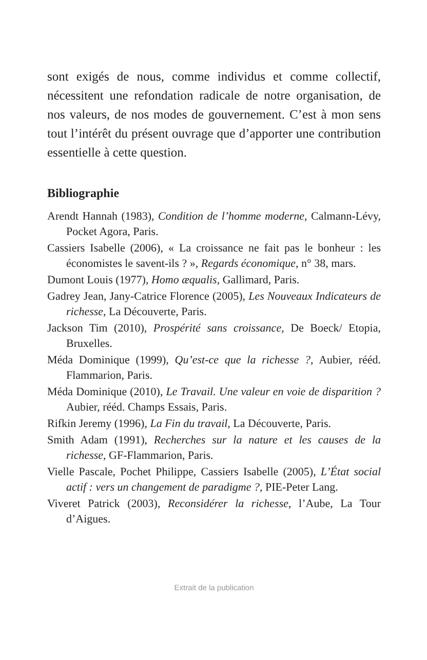sont exigés de nous, comme individus et comme collectif, nécessitent une refondation radicale de notre organisation, de nos valeurs, de nos modes de gouvernement. C’est à mon sens tout l’intérêt du présent ouvrage que d’apporter une contribution essentielle à cette question.
Bibliographie
Arendt Hannah (1983), Condition de l’homme moderne, Calmann-Lévy, Pocket Agora, Paris.
Cassiers Isabelle (2006), « La croissance ne fait pas le bonheur : les économistes le savent-ils ? », Regards économique, n° 38, mars.
Dumont Louis (1977), Homo æqualis, Gallimard, Paris.
Gadrey Jean, Jany-Catrice Florence (2005), Les Nouveaux Indicateurs de richesse, La Découverte, Paris.
Jackson Tim (2010), Prospérité sans croissance, De Boeck/ Etopia, Bruxelles.
Méda Dominique (1999), Qu’est-ce que la richesse ?, Aubier, rééd. Flammarion, Paris.
Méda Dominique (2010), Le Travail. Une valeur en voie de disparition ? Aubier, rééd. Champs Essais, Paris.
Rifkin Jeremy (1996), La Fin du travail, La Découverte, Paris.
Smith Adam (1991), Recherches sur la nature et les causes de la richesse, GF-Flammarion, Paris.
Vielle Pascale, Pochet Philippe, Cassiers Isabelle (2005), L’État social actif : vers un changement de paradigme ?, PIE-Peter Lang.
Viveret Patrick (2003), Reconsidérer la richesse, l’Aube, La Tour d’Aigues.
Extrait de la publication